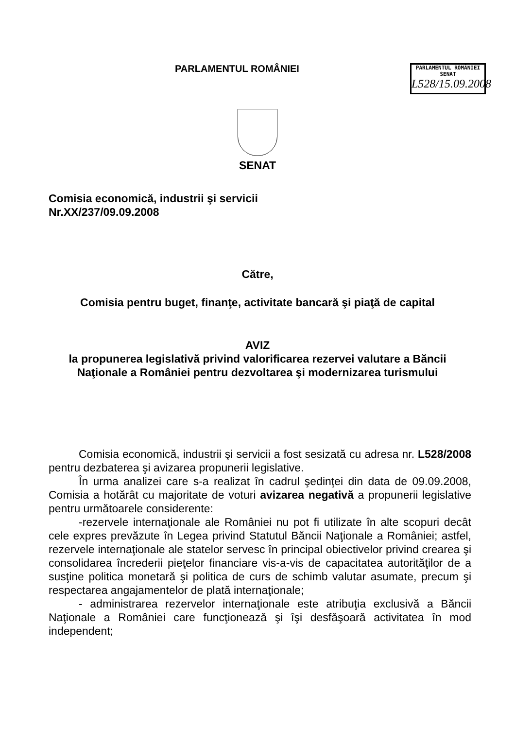PARLAMENTUL ROMÂNIEI
PARLAMENTUL ROMÂNIEI
SENAT
L528/15.09.2008
SENAT
Comisia economică, industrii şi servicii
Nr.XX/237/09.09.2008
Către,
Comisia pentru buget, finanţe, activitate bancară şi piaţă de capital
AVIZ
la propunerea legislativă privind valorificarea rezervei valutare a Băncii
Naţionale a României pentru dezvoltarea şi modernizarea turismului
Comisia economică, industrii şi servicii a fost sesizată cu adresa nr. L528/2008 pentru dezbaterea şi avizarea propunerii legislative.
În urma analizei care s-a realizat în cadrul şedinţei din data de 09.09.2008, Comisia a hotărât cu majoritate de voturi avizarea negativă a propunerii legislative pentru următoarele considerente:
-rezervele internaţionale ale României nu pot fi utilizate în alte scopuri decât cele expres prevăzute în Legea privind Statutul Băncii Naţionale a României; astfel, rezervele internaţionale ale statelor servesc în principal obiectivelor privind crearea şi consolidarea încrederii pieţelor financiare vis-a-vis de capacitatea autorităţilor de a susţine politica monetară şi politica de curs de schimb valutar asumate, precum şi respectarea angajamentelor de plată internaţionale;
- administrarea rezervelor internaţionale este atribuţia exclusivă a Băncii Naţionale a României care funcţionează şi îşi desfăşoară activitatea în mod independent;